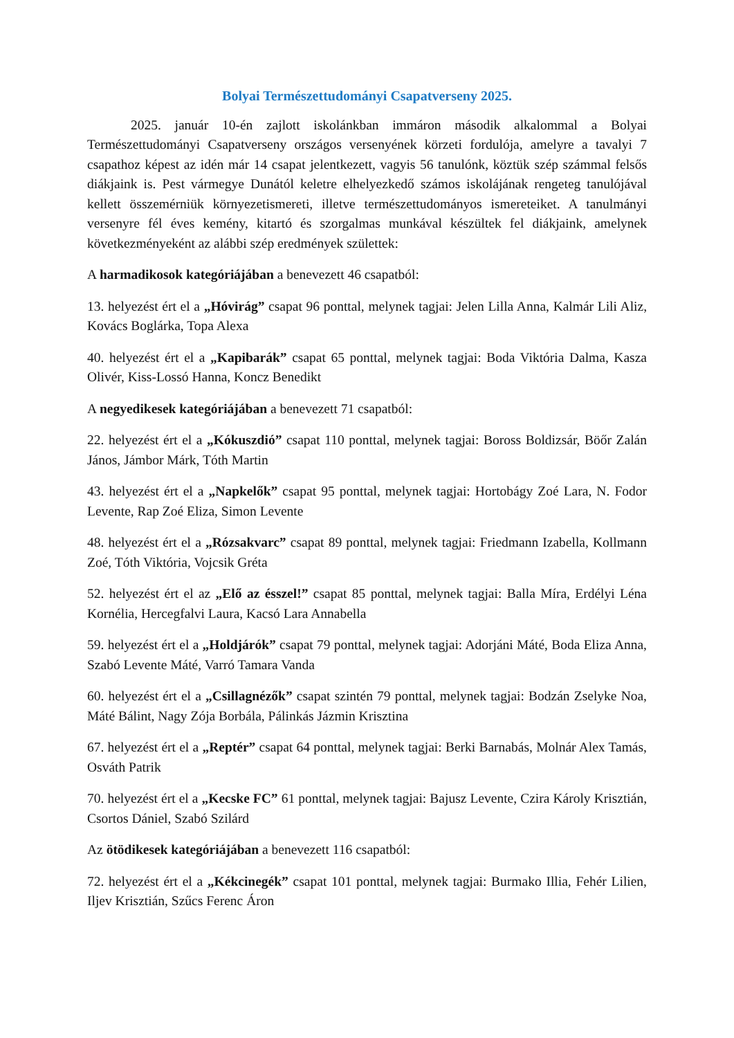Bolyai Természettudományi Csapatverseny 2025.
2025. január 10-én zajlott iskolánkban immáron második alkalommal a Bolyai Természettudományi Csapatverseny országos versenyének körzeti fordulója, amelyre a tavalyi 7 csapathoz képest az idén már 14 csapat jelentkezett, vagyis 56 tanulónk, köztük szép számmal felsős diákjaink is. Pest vármegye Dunától keletre elhelyezkedő számos iskolájának rengeteg tanulójával kellett összemérniük környezetismereti, illetve természettudományos ismereteiket. A tanulmányi versenyre fél éves kemény, kitartó és szorgalmas munkával készültek fel diákjaink, amelynek következményeként az alábbi szép eredmények születtek:
A harmadikosok kategóriájában a benevezett 46 csapatból:
13. helyezést ért el a „Hóvirág” csapat 96 ponttal, melynek tagjai: Jelen Lilla Anna, Kalmár Lili Aliz, Kovács Boglárka, Topa Alexa
40. helyezést ért el a „Kapibarák” csapat 65 ponttal, melynek tagjai: Boda Viktória Dalma, Kasza Olivér, Kiss-Lossó Hanna, Koncz Benedikt
A negyedikesek kategóriájában a benevezett 71 csapatból:
22. helyezést ért el a „Kókuszdió” csapat 110 ponttal, melynek tagjai: Boross Boldizsár, Böőr Zalán János, Jámbor Márk, Tóth Martin
43. helyezést ért el a „Napkelők” csapat 95 ponttal, melynek tagjai: Hortobágy Zoé Lara, N. Fodor Levente, Rap Zoé Eliza, Simon Levente
48. helyezést ért el a „Rózsakvarc” csapat 89 ponttal, melynek tagjai: Friedmann Izabella, Kollmann Zoé, Tóth Viktória, Vojcsik Gréta
52. helyezést ért el az „Elő az ésszel!” csapat 85 ponttal, melynek tagjai: Balla Míra, Erdélyi Léna Kornélia, Hercegfalvi Laura, Kacsó Lara Annabella
59. helyezést ért el a „Holdjárók” csapat 79 ponttal, melynek tagjai: Adorjáni Máté, Boda Eliza Anna, Szabó Levente Máté, Varró Tamara Vanda
60. helyezést ért el a „Csillagnézők” csapat szintén 79 ponttal, melynek tagjai: Bodzán Zselyke Noa, Máté Bálint, Nagy Zója Borbála, Pálinkás Jázmin Krisztina
67. helyezést ért el a „Reptér” csapat 64 ponttal, melynek tagjai: Berki Barnabás, Molnár Alex Tamás, Osváth Patrik
70. helyezést ért el a „Kecske FC” 61 ponttal, melynek tagjai: Bajusz Levente, Czira Károly Krisztián, Csortos Dániel, Szabó Szilárd
Az ötödikesek kategóriájában a benevezett 116 csapatból:
72. helyezést ért el a „Kékcinegék” csapat 101 ponttal, melynek tagjai: Burmako Illia, Fehér Lilien, Iljev Krisztián, Szűcs Ferenc Áron